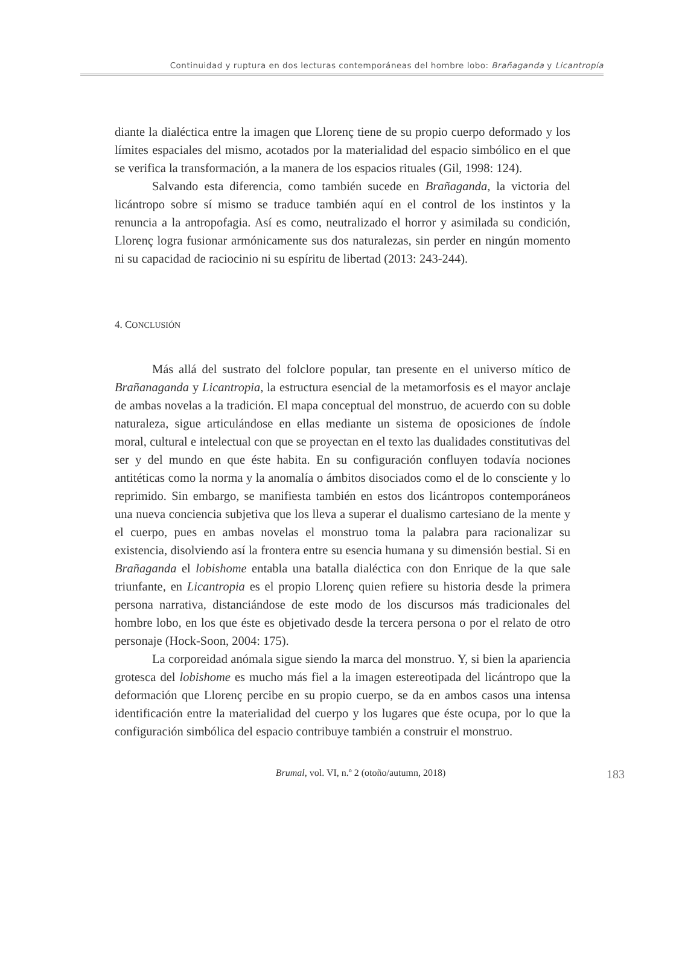Continuidad y ruptura en dos lecturas contemporáneas del hombre lobo: Brañaganda y Licantropía
diante la dialéctica entre la imagen que Llorenç tiene de su propio cuerpo deformado y los límites espaciales del mismo, acotados por la materialidad del espacio simbólico en el que se verifica la transformación, a la manera de los espacios rituales (Gil, 1998: 124).
Salvando esta diferencia, como también sucede en Brañaganda, la victoria del licántropo sobre sí mismo se traduce también aquí en el control de los instintos y la renuncia a la antropofagia. Así es como, neutralizado el horror y asimilada su condición, Llorenç logra fusionar armónicamente sus dos naturalezas, sin perder en ningún momento ni su capacidad de raciocinio ni su espíritu de libertad (2013: 243-244).
4. CONCLUSIÓN
Más allá del sustrato del folclore popular, tan presente en el universo mítico de Brañanaganda y Licantropia, la estructura esencial de la metamorfosis es el mayor anclaje de ambas novelas a la tradición. El mapa conceptual del monstruo, de acuerdo con su doble naturaleza, sigue articulándose en ellas mediante un sistema de oposiciones de índole moral, cultural e intelectual con que se proyectan en el texto las dualidades constitutivas del ser y del mundo en que éste habita. En su configuración confluyen todavía nociones antitéticas como la norma y la anomalía o ámbitos disociados como el de lo consciente y lo reprimido. Sin embargo, se manifiesta también en estos dos licántropos contemporáneos una nueva conciencia subjetiva que los lleva a superar el dualismo cartesiano de la mente y el cuerpo, pues en ambas novelas el monstruo toma la palabra para racionalizar su existencia, disolviendo así la frontera entre su esencia humana y su dimensión bestial. Si en Brañaganda el lobishome entabla una batalla dialéctica con don Enrique de la que sale triunfante, en Licantropia es el propio Llorenç quien refiere su historia desde la primera persona narrativa, distanciándose de este modo de los discursos más tradicionales del hombre lobo, en los que éste es objetivado desde la tercera persona o por el relato de otro personaje (Hock-Soon, 2004: 175).
La corporeidad anómala sigue siendo la marca del monstruo. Y, si bien la apariencia grotesca del lobishome es mucho más fiel a la imagen estereotipada del licántropo que la deformación que Llorenç percibe en su propio cuerpo, se da en ambos casos una intensa identificación entre la materialidad del cuerpo y los lugares que éste ocupa, por lo que la configuración simbólica del espacio contribuye también a construir el monstruo.
Brumal, vol. VI, n.º 2 (otoño/autumn, 2018) 183